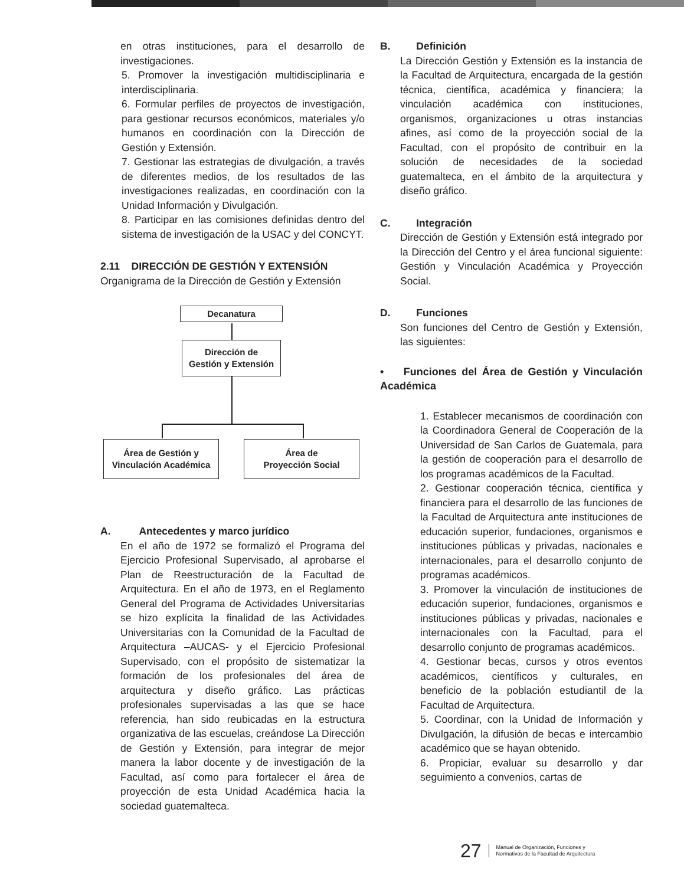en otras instituciones, para el desarrollo de investigaciones.
5. Promover la investigación multidisciplinaria e interdisciplinaria.
6. Formular perfiles de proyectos de investigación, para gestionar recursos económicos, materiales y/o humanos en coordinación con la Dirección de Gestión y Extensión.
7. Gestionar las estrategias de divulgación, a través de diferentes medios, de los resultados de las investigaciones realizadas, en coordinación con la Unidad Información y Divulgación.
8. Participar en las comisiones definidas dentro del sistema de investigación de la USAC y del CONCYT.
2.11 DIRECCIÓN DE GESTIÓN Y EXTENSIÓN
Organigrama de la Dirección de Gestión y Extensión
Decanatura
Dirección de
Gestión y Extensión
Área de Gestión y
Vinculación Académica
Área de
Proyección Social
A. Antecedentes y marco jurídico
En el año de 1972 se formalizó el Programa del Ejercicio Profesional Supervisado, al aprobarse el Plan de Reestructuración de la Facultad de Arquitectura. En el año de 1973, en el Reglamento General del Programa de Actividades Universitarias se hizo explícita la finalidad de las Actividades Universitarias con la Comunidad de la Facultad de Arquitectura –AUCAS- y el Ejercicio Profesional Supervisado, con el propósito de sistematizar la formación de los profesionales del área de arquitectura y diseño gráfico. Las prácticas profesionales supervisadas a las que se hace referencia, han sido reubicadas en la estructura organizativa de las escuelas, creándose La Dirección de Gestión y Extensión, para integrar de mejor manera la labor docente y de investigación de la Facultad, así como para fortalecer el área de proyección de esta Unidad Académica hacia la sociedad guatemalteca.
B. Definición
La Dirección Gestión y Extensión es la instancia de la Facultad de Arquitectura, encargada de la gestión técnica, científica, académica y financiera; la vinculación académica con instituciones, organismos, organizaciones u otras instancias afines, así como de la proyección social de la Facultad, con el propósito de contribuir en la solución de necesidades de la sociedad guatemalteca, en el ámbito de la arquitectura y diseño gráfico.
C. Integración
Dirección de Gestión y Extensión está integrado por la Dirección del Centro y el área funcional siguiente: Gestión y Vinculación Académica y Proyección Social.
D. Funciones
Son funciones del Centro de Gestión y Extensión, las siguientes:
• Funciones del Área de Gestión y Vinculación Académica
1. Establecer mecanismos de coordinación con la Coordinadora General de Cooperación de la Universidad de San Carlos de Guatemala, para la gestión de cooperación para el desarrollo de los programas académicos de la Facultad.
2. Gestionar cooperación técnica, científica y financiera para el desarrollo de las funciones de la Facultad de Arquitectura ante instituciones de educación superior, fundaciones, organismos e instituciones públicas y privadas, nacionales e internacionales, para el desarrollo conjunto de programas académicos.
3. Promover la vinculación de instituciones de educación superior, fundaciones, organismos e instituciones públicas y privadas, nacionales e internacionales con la Facultad, para el desarrollo conjunto de programas académicos.
4. Gestionar becas, cursos y otros eventos académicos, científicos y culturales, en beneficio de la población estudiantil de la Facultad de Arquitectura.
5. Coordinar, con la Unidad de Información y Divulgación, la difusión de becas e intercambio académico que se hayan obtenido.
6. Propiciar, evaluar su desarrollo y dar seguimiento a convenios, cartas de
27 Manual de Organización, Funciones y
Normativos de la Facultad de Arquitectura